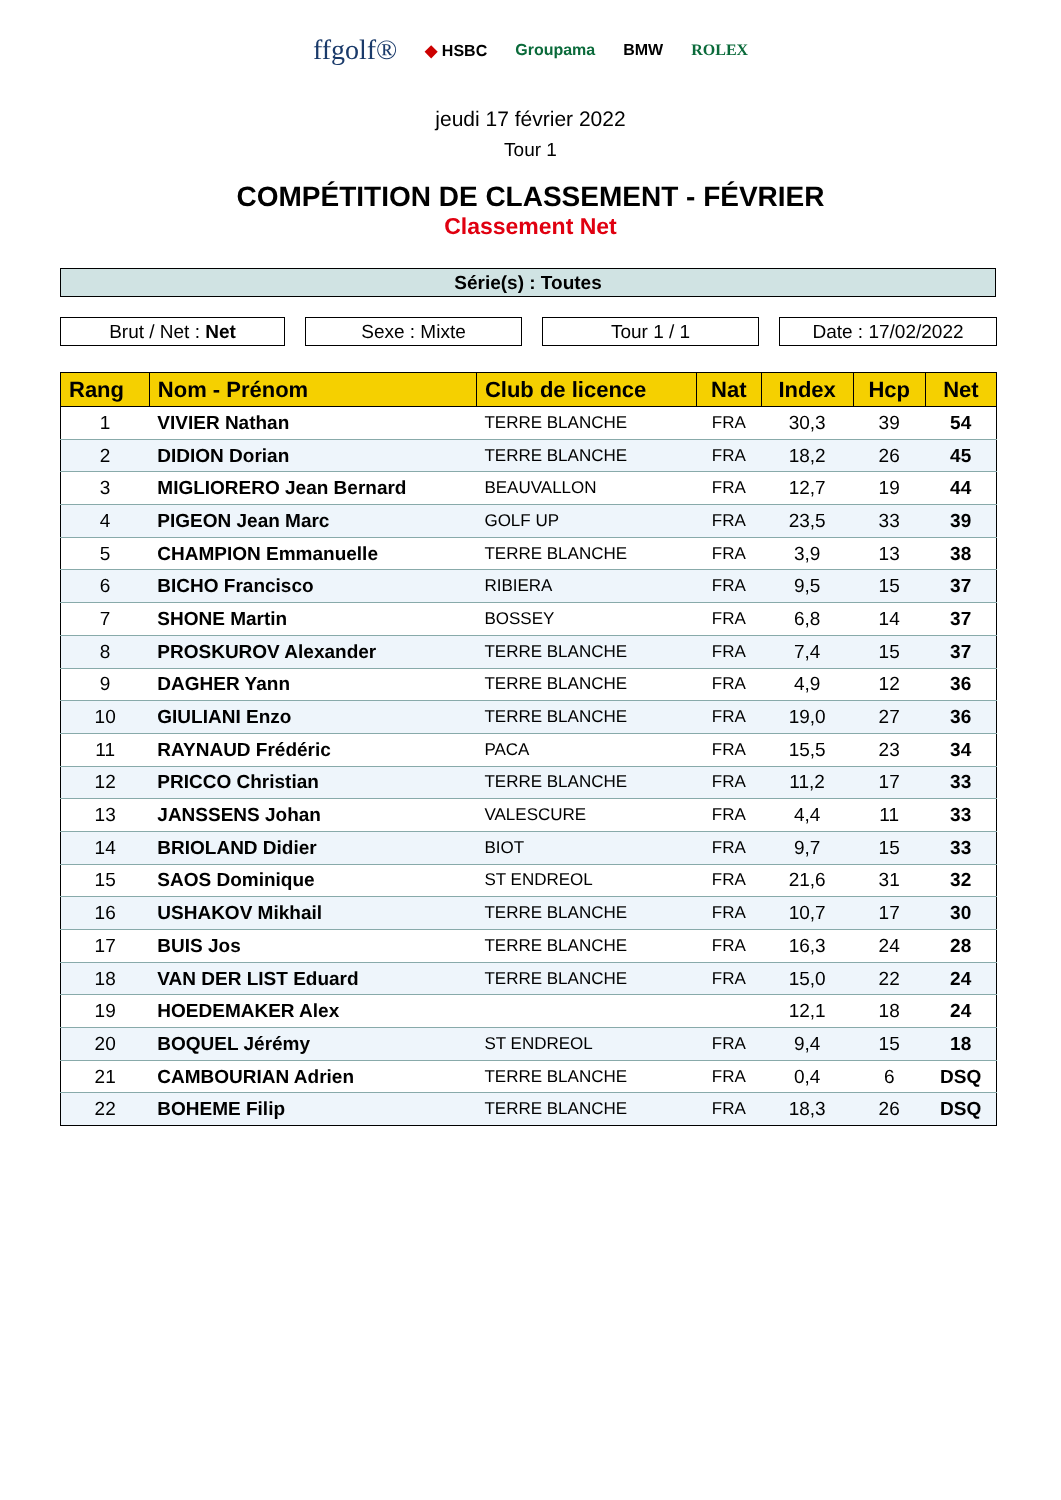ffgolf® ◆ HSBC Groupama BMW ROLEX
jeudi 17 février 2022
Tour 1
COMPÉTITION DE CLASSEMENT - FÉVRIER
Classement Net
Série(s) : Toutes
Brut / Net : Net Sexe : Mixte Tour 1 / 1 Date : 17/02/2022
| Rang | Nom - Prénom | Club de licence | Nat | Index | Hcp | Net |
| --- | --- | --- | --- | --- | --- | --- |
| 1 | VIVIER Nathan | TERRE BLANCHE | FRA | 30,3 | 39 | 54 |
| 2 | DIDION Dorian | TERRE BLANCHE | FRA | 18,2 | 26 | 45 |
| 3 | MIGLIORERO Jean Bernard | BEAUVALLON | FRA | 12,7 | 19 | 44 |
| 4 | PIGEON Jean Marc | GOLF UP | FRA | 23,5 | 33 | 39 |
| 5 | CHAMPION Emmanuelle | TERRE BLANCHE | FRA | 3,9 | 13 | 38 |
| 6 | BICHO Francisco | RIBIERA | FRA | 9,5 | 15 | 37 |
| 7 | SHONE Martin | BOSSEY | FRA | 6,8 | 14 | 37 |
| 8 | PROSKUROV Alexander | TERRE BLANCHE | FRA | 7,4 | 15 | 37 |
| 9 | DAGHER Yann | TERRE BLANCHE | FRA | 4,9 | 12 | 36 |
| 10 | GIULIANI Enzo | TERRE BLANCHE | FRA | 19,0 | 27 | 36 |
| 11 | RAYNAUD Frédéric | PACA | FRA | 15,5 | 23 | 34 |
| 12 | PRICCO Christian | TERRE BLANCHE | FRA | 11,2 | 17 | 33 |
| 13 | JANSSENS Johan | VALESCURE | FRA | 4,4 | 11 | 33 |
| 14 | BRIOLAND Didier | BIOT | FRA | 9,7 | 15 | 33 |
| 15 | SAOS Dominique | ST ENDREOL | FRA | 21,6 | 31 | 32 |
| 16 | USHAKOV Mikhail | TERRE BLANCHE | FRA | 10,7 | 17 | 30 |
| 17 | BUIS Jos | TERRE BLANCHE | FRA | 16,3 | 24 | 28 |
| 18 | VAN DER LIST Eduard | TERRE BLANCHE | FRA | 15,0 | 22 | 24 |
| 19 | HOEDEMAKER Alex | | | 12,1 | 18 | 24 |
| 20 | BOQUEL Jérémy | ST ENDREOL | FRA | 9,4 | 15 | 18 |
| 21 | CAMBOURIAN Adrien | TERRE BLANCHE | FRA | 0,4 | 6 | DSQ |
| 22 | BOHEME Filip | TERRE BLANCHE | FRA | 18,3 | 26 | DSQ |